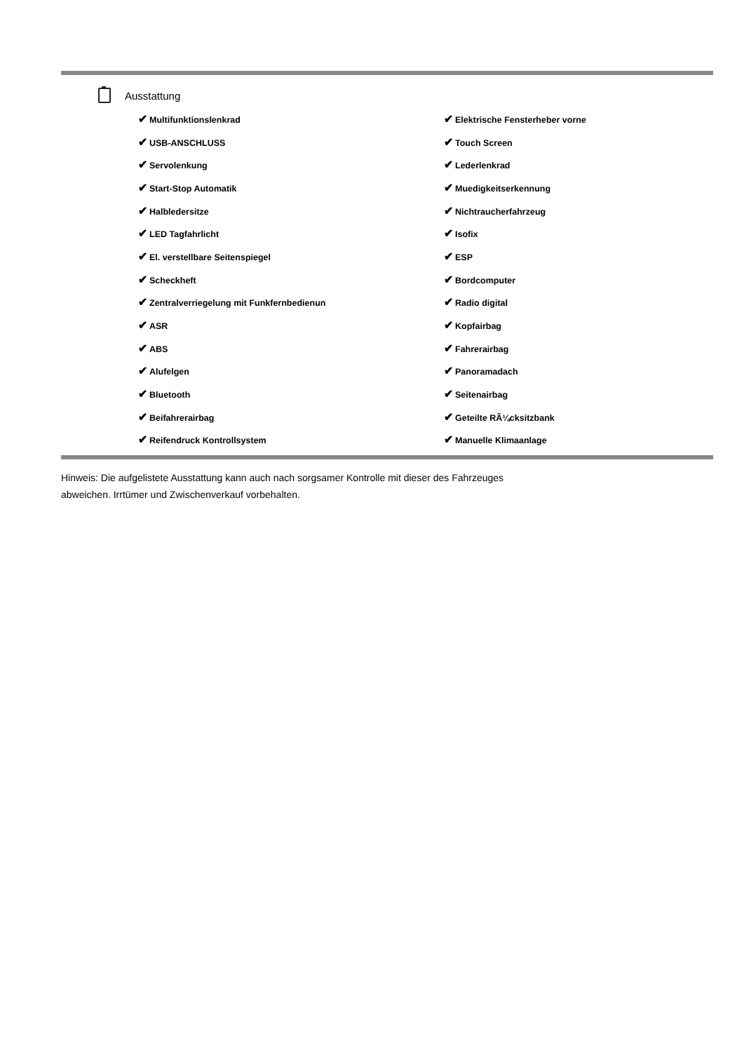Ausstattung
| ✔ Multifunktionslenkrad | ✔ Elektrische Fensterheber vorne |
| ✔ USB-ANSCHLUSS | ✔ Touch Screen |
| ✔ Servolenkung | ✔ Lederlenkrad |
| ✔ Start-Stop Automatik | ✔ Muedigkeitserkennung |
| ✔ Halbledersitze | ✔ Nichtraucherfahrzeug |
| ✔ LED Tagfahrlicht | ✔ Isofix |
| ✔ El. verstellbare Seitenspiegel | ✔ ESP |
| ✔ Scheckheft | ✔ Bordcomputer |
| ✔ Zentralverriegelung mit Funkfernbedienun | ✔ Radio digital |
| ✔ ASR | ✔ Kopfairbag |
| ✔ ABS | ✔ Fahrerairbag |
| ✔ Alufelgen | ✔ Panoramadach |
| ✔ Bluetooth | ✔ Seitenairbag |
| ✔ Beifahrerairbag | ✔ Geteilte RÃ¼cksitzbank |
| ✔ Reifendruck Kontrollsystem | ✔ Manuelle Klimaanlage |
Hinweis: Die aufgelistete Ausstattung kann auch nach sorgsamer Kontrolle mit dieser des Fahrzeuges
abweichen. Irrtümer und Zwischenverkauf vorbehalten.